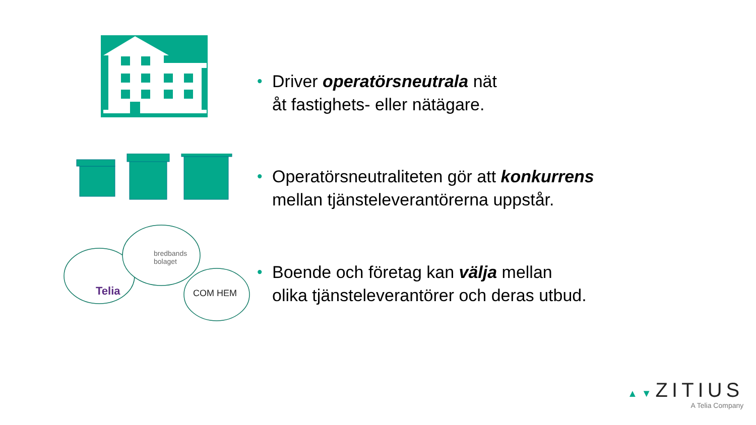bredbands
bolaget
Telia COM HEM
• Driver operatörsneutrala nät
åt fastighets- eller nätägare.
• Operatörsneutraliteten gör att konkurrens
mellan tjänsteleverantörerna uppstår.
• Boende och företag kan välja mellan
olika tjänsteleverantörer och deras utbud.
▲▼ZITIUS
A Telia Company